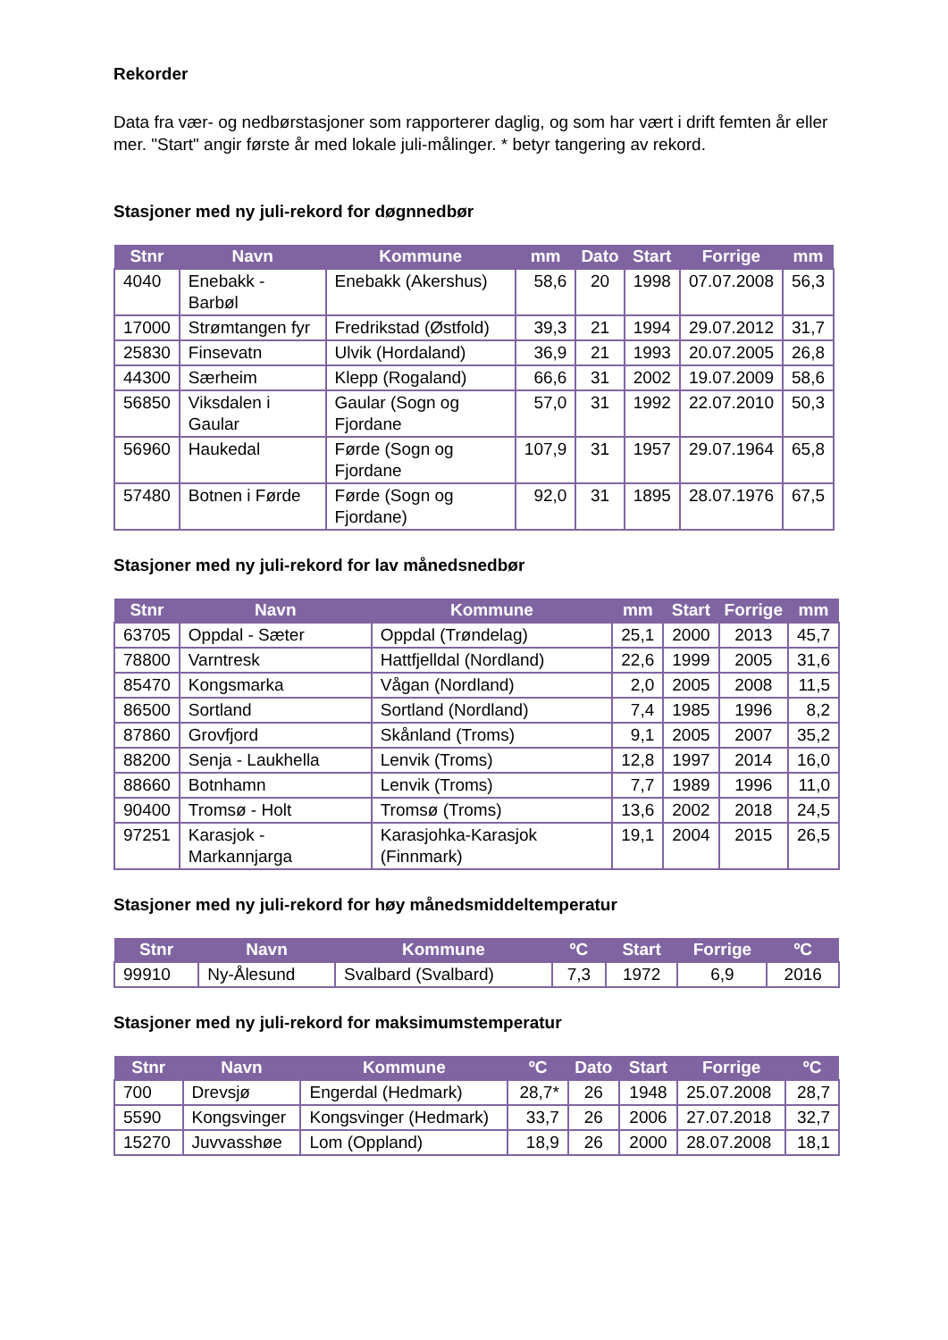Rekorder
Data fra vær- og nedbørstasjoner som rapporterer daglig, og som har vært i drift femten år eller mer. "Start" angir første år med lokale juli-målinger. * betyr tangering av rekord.
Stasjoner med ny juli-rekord for døgnnedbør
| Stnr | Navn | Kommune | mm | Dato | Start | Forrige | mm |
| --- | --- | --- | --- | --- | --- | --- | --- |
| 4040 | Enebakk - Barbøl | Enebakk (Akershus) | 58,6 | 20 | 1998 | 07.07.2008 | 56,3 |
| 17000 | Strømtangen fyr | Fredrikstad (Østfold) | 39,3 | 21 | 1994 | 29.07.2012 | 31,7 |
| 25830 | Finsevatn | Ulvik (Hordaland) | 36,9 | 21 | 1993 | 20.07.2005 | 26,8 |
| 44300 | Særheim | Klepp (Rogaland) | 66,6 | 31 | 2002 | 19.07.2009 | 58,6 |
| 56850 | Viksdalen i Gaular | Gaular (Sogn og Fjordane | 57,0 | 31 | 1992 | 22.07.2010 | 50,3 |
| 56960 | Haukedal | Førde (Sogn og Fjordane | 107,9 | 31 | 1957 | 29.07.1964 | 65,8 |
| 57480 | Botnen i Førde | Førde (Sogn og Fjordane) | 92,0 | 31 | 1895 | 28.07.1976 | 67,5 |
Stasjoner med ny juli-rekord for lav månedsnedbør
| Stnr | Navn | Kommune | mm | Start | Forrige | mm |
| --- | --- | --- | --- | --- | --- | --- |
| 63705 | Oppdal - Sæter | Oppdal (Trøndelag) | 25,1 | 2000 | 2013 | 45,7 |
| 78800 | Varntresk | Hattfjelldal (Nordland) | 22,6 | 1999 | 2005 | 31,6 |
| 85470 | Kongsmarka | Vågan (Nordland) | 2,0 | 2005 | 2008 | 11,5 |
| 86500 | Sortland | Sortland (Nordland) | 7,4 | 1985 | 1996 | 8,2 |
| 87860 | Grovfjord | Skånland (Troms) | 9,1 | 2005 | 2007 | 35,2 |
| 88200 | Senja - Laukhella | Lenvik (Troms) | 12,8 | 1997 | 2014 | 16,0 |
| 88660 | Botnhamn | Lenvik (Troms) | 7,7 | 1989 | 1996 | 11,0 |
| 90400 | Tromsø - Holt | Tromsø (Troms) | 13,6 | 2002 | 2018 | 24,5 |
| 97251 | Karasjok - Markannjarga | Karasjohka-Karasjok (Finnmark) | 19,1 | 2004 | 2015 | 26,5 |
Stasjoner med ny juli-rekord for høy månedsmiddeltemperatur
| Stnr | Navn | Kommune | ºC | Start | Forrige | ºC |
| --- | --- | --- | --- | --- | --- | --- |
| 99910 | Ny-Ålesund | Svalbard (Svalbard) | 7,3 | 1972 | 6,9 | 2016 |
Stasjoner med ny juli-rekord for maksimumstemperatur
| Stnr | Navn | Kommune | ºC | Dato | Start | Forrige | ºC |
| --- | --- | --- | --- | --- | --- | --- | --- |
| 700 | Drevsjø | Engerdal (Hedmark) | 28,7* | 26 | 1948 | 25.07.2008 | 28,7 |
| 5590 | Kongsvinger | Kongsvinger (Hedmark) | 33,7 | 26 | 2006 | 27.07.2018 | 32,7 |
| 15270 | Juvvasshøe | Lom (Oppland) | 18,9 | 26 | 2000 | 28.07.2008 | 18,1 |